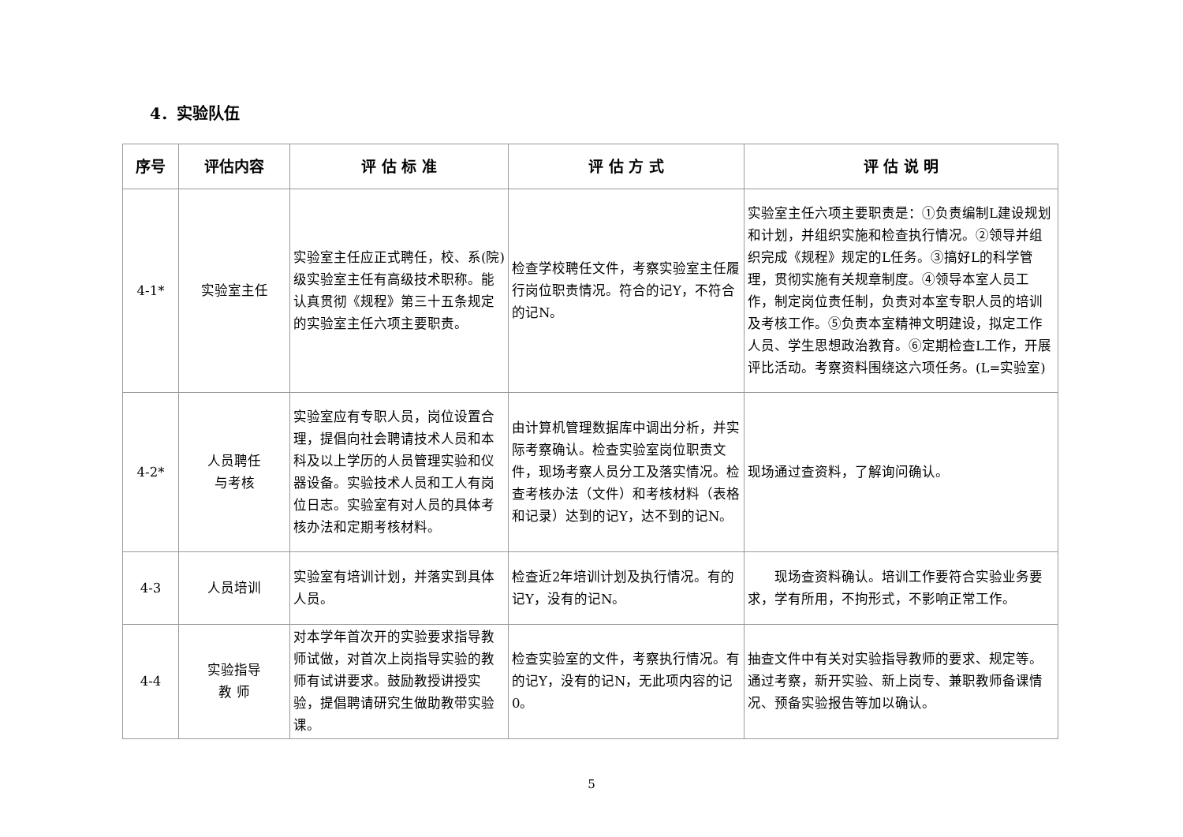4．实验队伍
| 序号 | 评估内容 | 评 估 标 准 | 评 估 方 式 | 评 估 说 明 |
| --- | --- | --- | --- | --- |
| 4-1* | 实验室主任 | 实验室主任应正式聘任，校、系(院)级实验室主任有高级技术职称。能认真贯彻《规程》第三十五条规定的实验室主任六项主要职责。 | 检查学校聘任文件，考察实验室主任履行岗位职责情况。符合的记Y，不符合的记N。 | 实验室主任六项主要职责是：①负责编制L建设规划和计划，并组织实施和检查执行情况。②领导并组织完成《规程》规定的L任务。③搞好L的科学管理，贯彻实施有关规章制度。④领导本室人员工作，制定岗位责任制，负责对本室专职人员的培训及考核工作。⑤负责本室精神文明建设，拟定工作人员、学生思想政治教育。⑥定期检查L工作，开展评比活动。考察资料围绕这六项任务。(L=实验室) |
| 4-2* | 人员聘任 与考核 | 实验室应有专职人员，岗位设置合理，提倡向社会聘请技术人员和本科及以上学历的人员管理实验和仪器设备。实验技术人员和工人有岗位日志。实验室有对人员的具体考核办法和定期考核材料。 | 由计算机管理数据库中调出分析，并实际考察确认。检查实验室岗位职责文件，现场考察人员分工及落实情况。检查考核办法（文件）和考核材料（表格和记录）达到的记Y，达不到的记N。 | 现场通过查资料，了解询问确认。 |
| 4-3 | 人员培训 | 实验室有培训计划，并落实到具体人员。 | 检查近2年培训计划及执行情况。有的记Y，没有的记N。 | 现场查资料确认。培训工作要符合实验业务要求，学有所用，不拘形式，不影响正常工作。 |
| 4-4 | 实验指导 教 师 | 对本学年首次开的实验要求指导教师试做，对首次上岗指导实验的教师有试讲要求。鼓励教授讲授实验，提倡聘请研究生做助教带实验课。 | 检查实验室的文件，考察执行情况。有的记Y，没有的记N，无此项内容的记0。 | 抽查文件中有关对实验指导教师的要求、规定等。通过考察，新开实验、新上岗专、兼职教师备课情况、预备实验报告等加以确认。 |
5